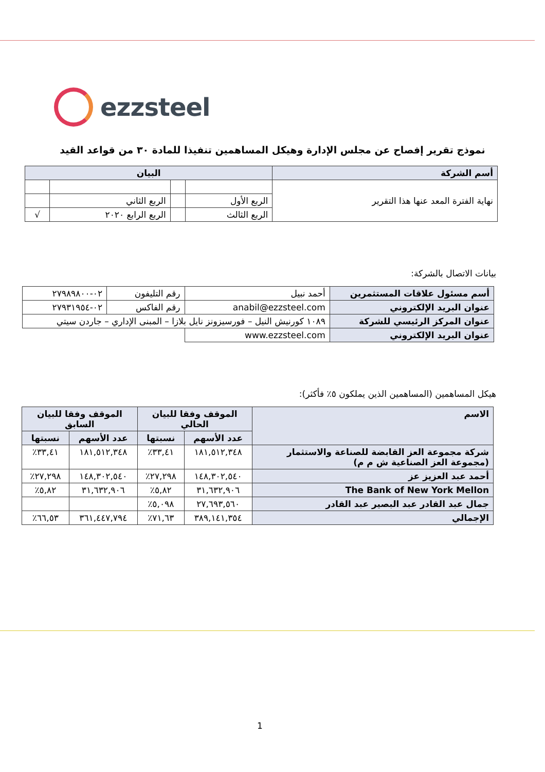ezzsteel
نموذج تقرير إفصاح عن مجلس الإدارة وهيكل المساهمين تنفيذا للمادة ٣٠ من قواعد القيد
| أسم الشركة | البيان | | | |
| --- | --- | --- | --- | --- |
| نهاية الفترة المعد عنها هذا التقرير | | | | |
| | الربع الأول | | الربع الثاني | |
| | الربع الثالث | | الربع الرابع ٢٠٢٠ | √ |
بيانات الاتصال بالشركة:
| أسم مسئول علاقات المستثمرين | أحمد نبيل | رقم التليفون | ٠٢-٢٧٩٨٩٨٠٠ |
| عنوان البريد الإلكتروني | anabil@ezzsteel.com | رقم الفاكس | ٠٢-٢٧٩٣١٩٥٤ |
| عنوان المركز الرئيسي للشركة | ١٠٨٩ كورنيش النيل – فورسيزونز نايل بلازا – المبنى الإداري – جاردن سيتي | | |
| عنوان البريد الإلكتروني | www.ezzsteel.com | | |
هيكل المساهمين (المساهمين الذين يملكون ٥٪ فأكثر):
| الاسم | الموقف وفقا للبيان الحالي | | الموقف وفقا للبيان السابق | |
| --- | --- | --- | --- | --- |
| | عدد الأسهم | نسبتها | عدد الأسهم | نسبتها |
| شركة مجموعة العز القابضة للصناعة والاستثمار (مجموعة العز الصناعية ش م م) | ١٨١,٥١٢,٣٤٨ | ٣٣,٤١٪ | ١٨١,٥١٢,٣٤٨ | ٣٣,٤١٪ |
| أحمد عبد العزيز عز | ١٤٨,٣٠٢,٥٤٠ | ٢٧,٢٩٨٪ | ١٤٨,٣٠٢,٥٤٠ | ٢٧,٢٩٨٪ |
| The Bank of New York Mellon | ٣١,٦٣٢,٩٠٦ | ٥,٨٢٪ | ٣١,٦٣٢,٩٠٦ | ٥,٨٢٪ |
| جمال عبد القادر عبد البصير عبد القادر | ٢٧,٦٩٣,٥٦٠ | ٥,٠٩٨٪ | | |
| الإجمالي | ٣٨٩,١٤١,٣٥٤ | ٧١,٦٣٪ | ٣٦١,٤٤٧,٧٩٤ | ٦٦,٥٣٪ |
1